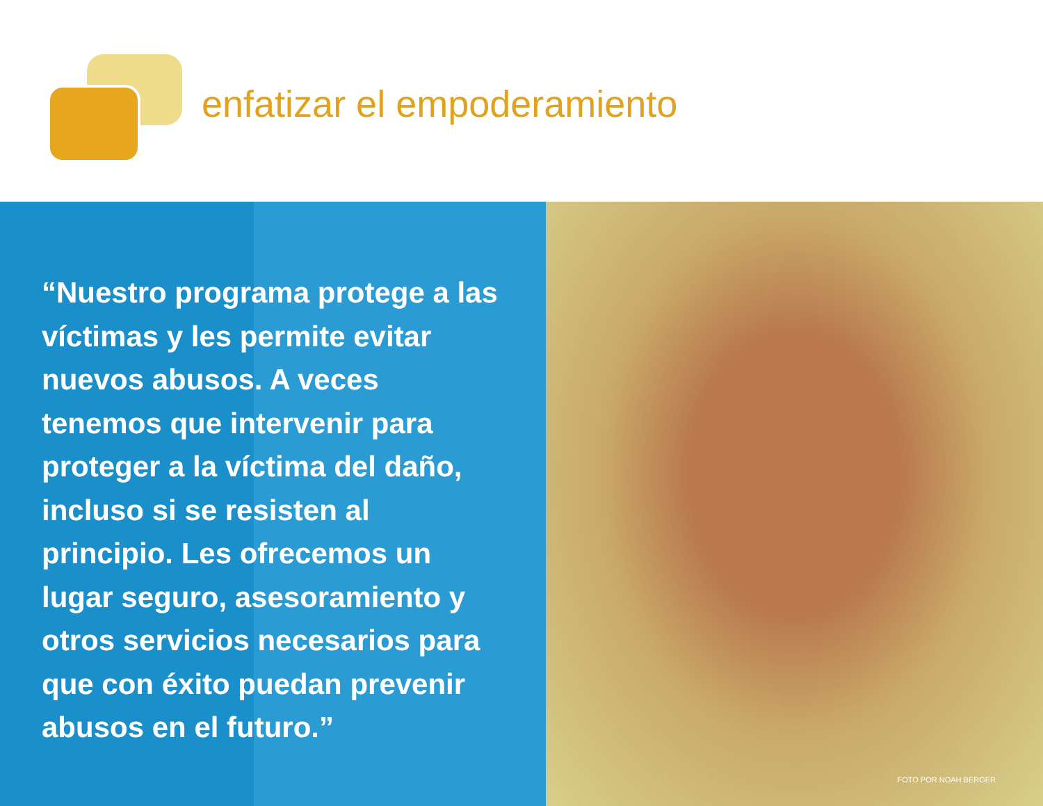enfatizar el empoderamiento
“Nuestro programa protege a las víctimas y les permite evitar nuevos abusos. A veces tenemos que intervenir para proteger a la víctima del daño, incluso si se resisten al principio. Les ofrecemos un lugar seguro, asesoramiento y otros servicios necesarios para que con éxito puedan prevenir abusos en el futuro.”
FOTO POR NOAH BERGER